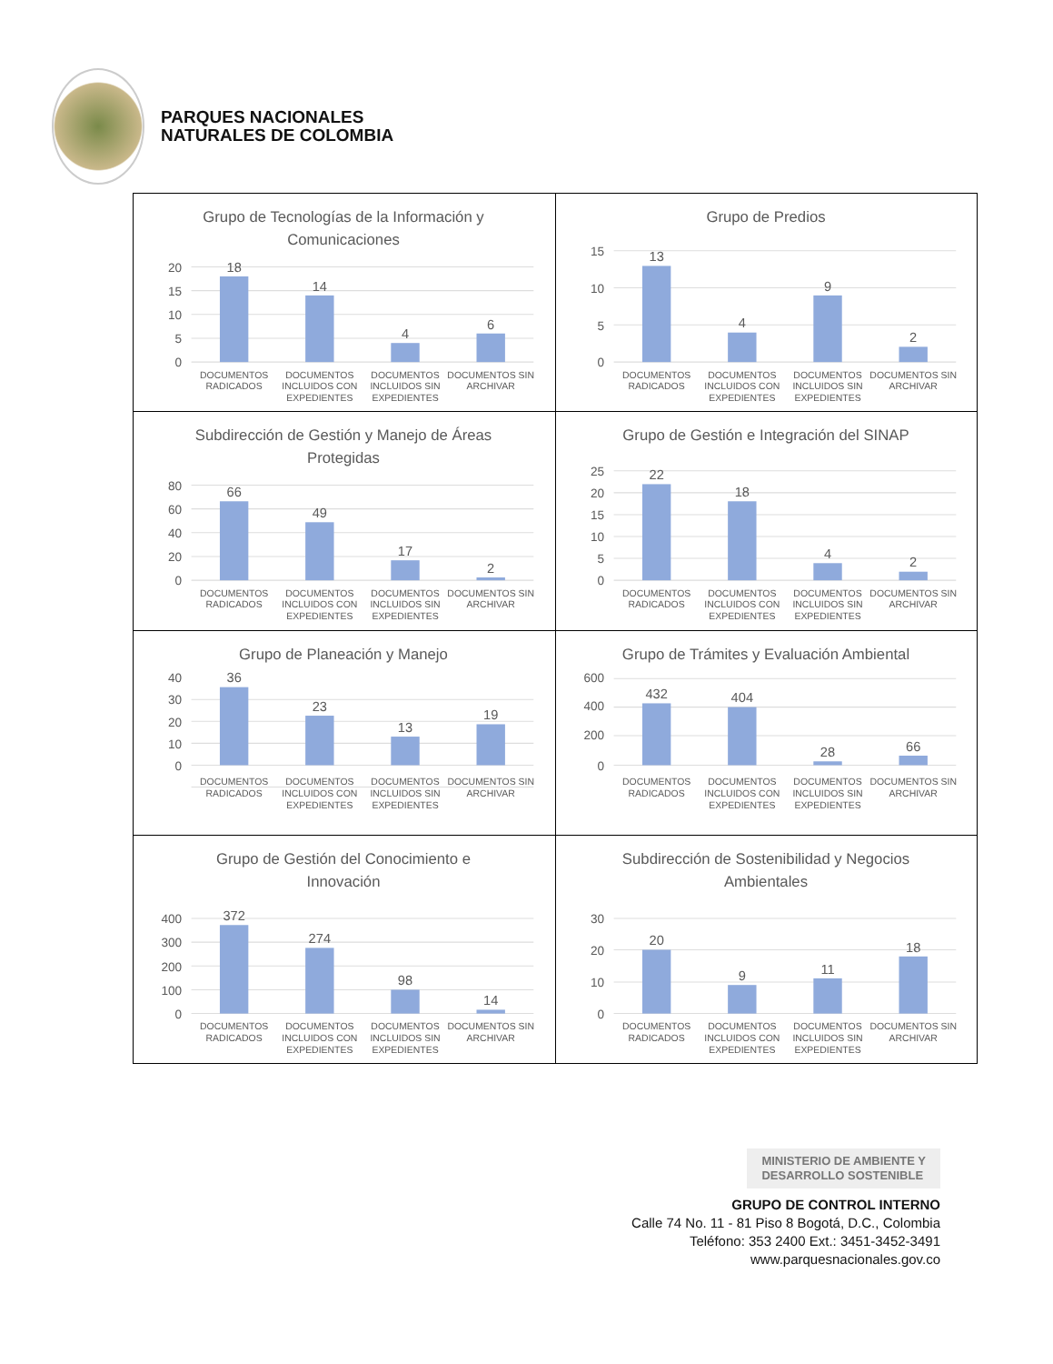PARQUES NACIONALES
NATURALES DE COLOMBIA
| Grupo de Tecnologías de la Información y Comunicaciones 20 15 10 5 0 18 14 4 6 DOCUMENTOS RADICADOS DOCUMENTOS INCLUIDOS CON EXPEDIENTES DOCUMENTOS INCLUIDOS SIN EXPEDIENTES DOCUMENTOS SIN ARCHIVAR | Grupo de Predios 15 10 5 0 13 4 9 2 DOCUMENTOS RADICADOS DOCUMENTOS INCLUIDOS CON EXPEDIENTES DOCUMENTOS INCLUIDOS SIN EXPEDIENTES DOCUMENTOS SIN ARCHIVAR |
| Subdirección de Gestión y Manejo de Áreas Protegidas 80 60 40 20 0 66 49 17 2 DOCUMENTOS RADICADOS DOCUMENTOS INCLUIDOS CON EXPEDIENTES DOCUMENTOS INCLUIDOS SIN EXPEDIENTES DOCUMENTOS SIN ARCHIVAR | Grupo de Gestión e Integración del SINAP 25 20 15 10 5 0 22 18 4 2 DOCUMENTOS RADICADOS DOCUMENTOS INCLUIDOS CON EXPEDIENTES DOCUMENTOS INCLUIDOS SIN EXPEDIENTES DOCUMENTOS SIN ARCHIVAR |
| Grupo de Planeación y Manejo 40 30 20 10 0 36 23 13 19 DOCUMENTOS RADICADOS DOCUMENTOS INCLUIDOS CON EXPEDIENTES DOCUMENTOS INCLUIDOS SIN EXPEDIENTES DOCUMENTOS SIN ARCHIVAR | Grupo de Trámites y Evaluación Ambiental 600 400 200 0 432 404 28 66 DOCUMENTOS RADICADOS DOCUMENTOS INCLUIDOS CON EXPEDIENTES DOCUMENTOS INCLUIDOS SIN EXPEDIENTES DOCUMENTOS SIN ARCHIVAR |
| Grupo de Gestión del Conocimiento e Innovación 400 300 200 100 0 372 274 98 14 DOCUMENTOS RADICADOS DOCUMENTOS INCLUIDOS CON EXPEDIENTES DOCUMENTOS INCLUIDOS SIN EXPEDIENTES DOCUMENTOS SIN ARCHIVAR | Subdirección de Sostenibilidad y Negocios Ambientales 30 20 10 0 20 9 11 18 DOCUMENTOS RADICADOS DOCUMENTOS INCLUIDOS CON EXPEDIENTES DOCUMENTOS INCLUIDOS SIN EXPEDIENTES DOCUMENTOS SIN ARCHIVAR |
MINISTERIO DE AMBIENTE Y
DESARROLLO SOSTENIBLE
GRUPO DE CONTROL INTERNO
Calle 74 No. 11 - 81 Piso 8 Bogotá, D.C., Colombia
Teléfono: 353 2400 Ext.: 3451-3452-3491
www.parquesnacionales.gov.co